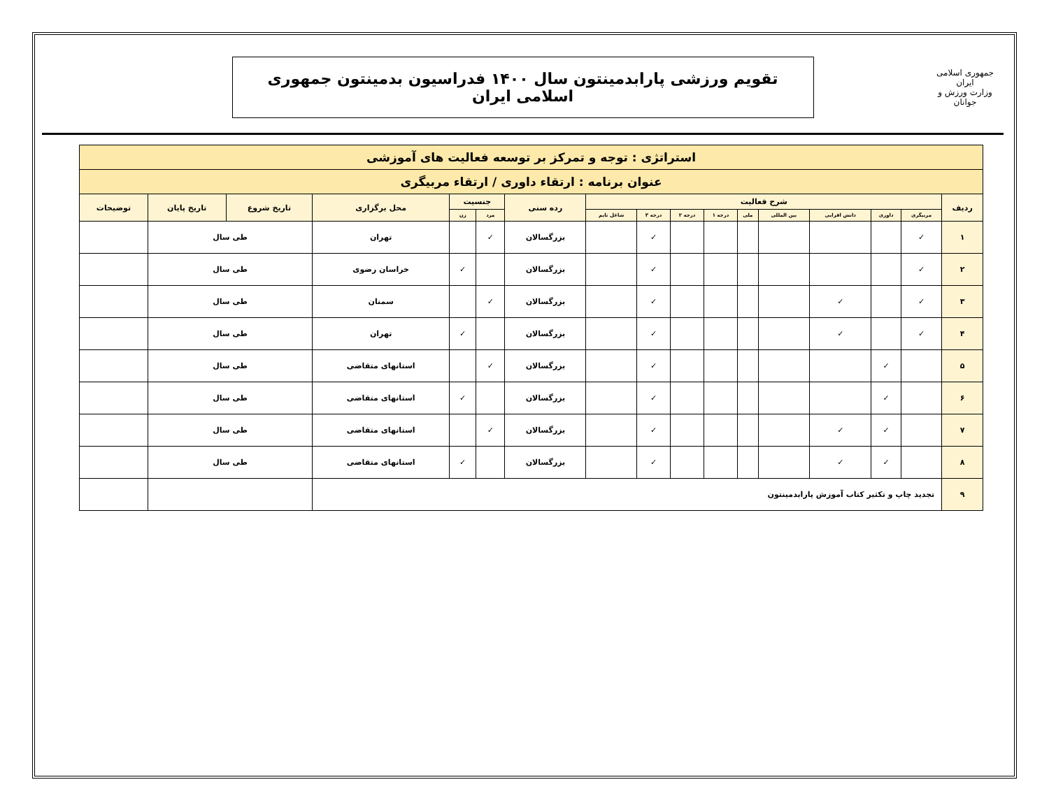جمهوری اسلامی ایران
وزارت ورزش و جوانان
تقویم ورزشی پارابدمینتون سال ۱۴۰۰ فدراسیون بدمینتون جمهوری اسلامی ایران
| استراتژی : توجه و تمرکز بر توسعه فعالیت های آموزشی | | | | | | | | | | | | | | | | |
| عنوان برنامه : ارتقاء داوری / ارتقاء مربیگری | | | | | | | | | | | | | | | | |
| ردیف | شرح فعالیت | | | | | | | | | رده سنی | جنسیت | | محل برگزاری | تاریخ شروع | تاریخ پایان | توضیحات |
| | مربیگری | داوری | دانش افزایی | بین المللی | ملی | درجه ۱ | درجه ۲ | درجه ۳ | شاغل تایم | | مرد | زن | | | | |
| ۱ | ✓ | | | | | | | ✓ | | بزرگسالان | ✓ | | تهران | طی سال | | |
| ۲ | ✓ | | | | | | | ✓ | | بزرگسالان | | ✓ | خراسان رضوی | طی سال | | |
| ۳ | ✓ | | ✓ | | | | | ✓ | | بزرگسالان | ✓ | | سمنان | طی سال | | |
| ۴ | ✓ | | ✓ | | | | | ✓ | | بزرگسالان | | ✓ | تهران | طی سال | | |
| ۵ | | ✓ | | | | | | ✓ | | بزرگسالان | ✓ | | استانهای متقاضی | طی سال | | |
| ۶ | | ✓ | | | | | | ✓ | | بزرگسالان | | ✓ | استانهای متقاضی | طی سال | | |
| ۷ | | ✓ | ✓ | | | | | ✓ | | بزرگسالان | ✓ | | استانهای متقاضی | طی سال | | |
| ۸ | | ✓ | ✓ | | | | | ✓ | | بزرگسالان | | ✓ | استانهای متقاضی | طی سال | | |
| ۹ | تجدید چاپ و تکثیر کتاب آموزش پارابدمینتون | | | | | | | | | | | | | | | |